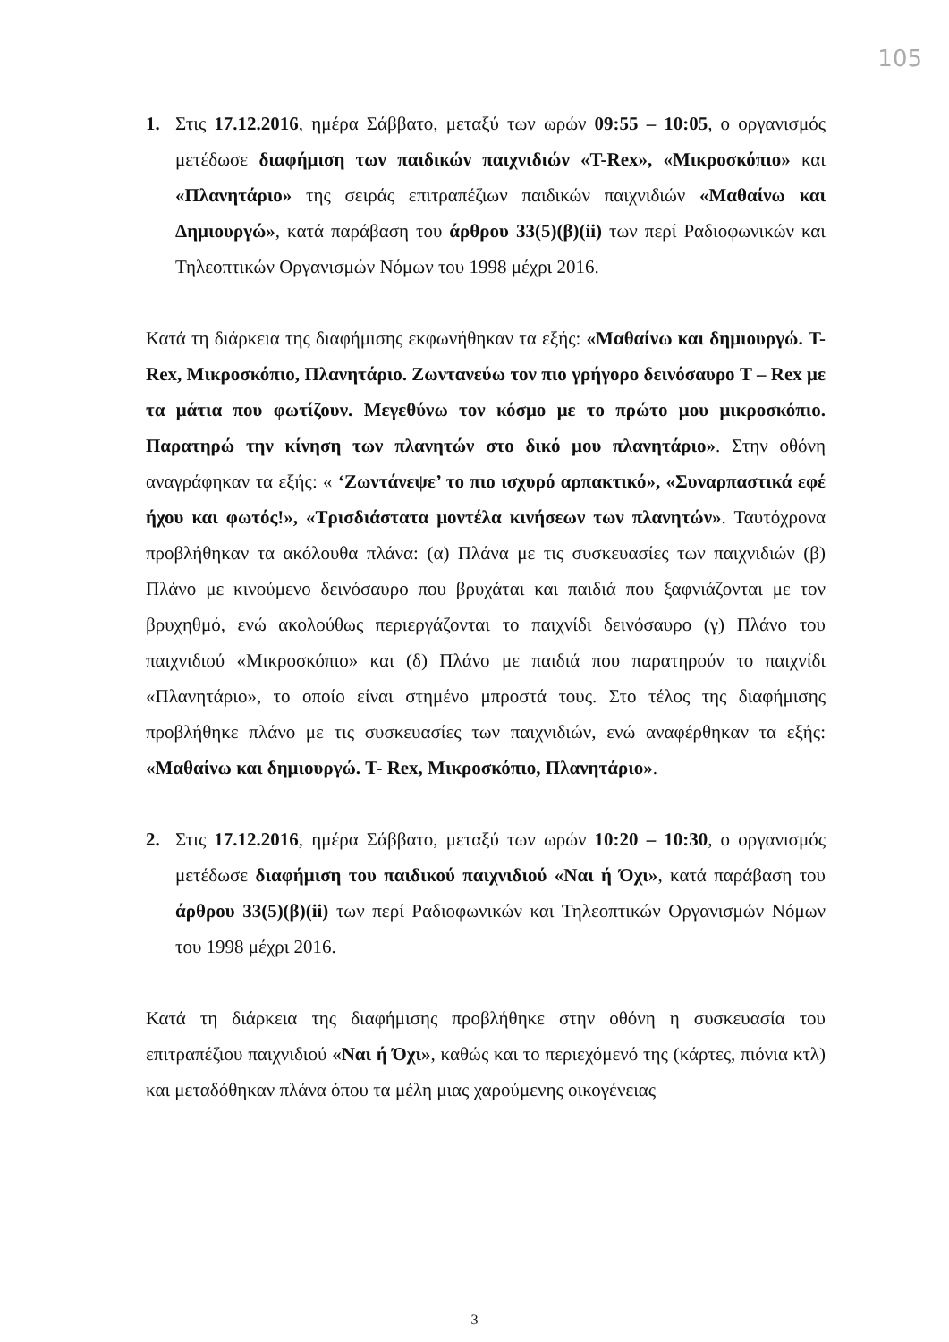105
1. Στις 17.12.2016, ημέρα Σάββατο, μεταξύ των ωρών 09:55 – 10:05, ο οργανισμός μετέδωσε διαφήμιση των παιδικών παιχνιδιών «T-Rex», «Μικροσκόπιο» και «Πλανητάριο» της σειράς επιτραπέζιων παιδικών παιχνιδιών «Μαθαίνω και Δημιουργώ», κατά παράβαση του άρθρου 33(5)(β)(ii) των περί Ραδιοφωνικών και Τηλεοπτικών Οργανισμών Νόμων του 1998 μέχρι 2016.
Κατά τη διάρκεια της διαφήμισης εκφωνήθηκαν τα εξής: «Μαθαίνω και δημιουργώ. T- Rex, Μικροσκόπιο, Πλανητάριο. Ζωντανεύω τον πιο γρήγορο δεινόσαυρο T – Rex με τα μάτια που φωτίζουν. Μεγεθύνω τον κόσμο με το πρώτο μου μικροσκόπιο. Παρατηρώ την κίνηση των πλανητών στο δικό μου πλανητάριο». Στην οθόνη αναγράφηκαν τα εξής: « ‘Ζωντάνεψε’ το πιο ισχυρό αρπακτικό», «Συναρπαστικά εφέ ήχου και φωτός!», «Τρισδιάστατα μοντέλα κινήσεων των πλανητών». Ταυτόχρονα προβλήθηκαν τα ακόλουθα πλάνα: (α) Πλάνα με τις συσκευασίες των παιχνιδιών (β) Πλάνο με κινούμενο δεινόσαυρο που βρυχάται και παιδιά που ξαφνιάζονται με τον βρυχηθμό, ενώ ακολούθως περιεργάζονται το παιχνίδι δεινόσαυρο (γ) Πλάνο του παιχνιδιού «Μικροσκόπιο» και (δ) Πλάνο με παιδιά που παρατηρούν το παιχνίδι «Πλανητάριο», το οποίο είναι στημένο μπροστά τους. Στο τέλος της διαφήμισης προβλήθηκε πλάνο με τις συσκευασίες των παιχνιδιών, ενώ αναφέρθηκαν τα εξής: «Μαθαίνω και δημιουργώ. T- Rex, Μικροσκόπιο, Πλανητάριο».
2. Στις 17.12.2016, ημέρα Σάββατο, μεταξύ των ωρών 10:20 – 10:30, ο οργανισμός μετέδωσε διαφήμιση του παιδικού παιχνιδιού «Ναι ή Όχι», κατά παράβαση του άρθρου 33(5)(β)(ii) των περί Ραδιοφωνικών και Τηλεοπτικών Οργανισμών Νόμων του 1998 μέχρι 2016.
Κατά τη διάρκεια της διαφήμισης προβλήθηκε στην οθόνη η συσκευασία του επιτραπέζιου παιχνιδιού «Ναι ή Όχι», καθώς και το περιεχόμενό της (κάρτες, πιόνια κτλ) και μεταδόθηκαν πλάνα όπου τα μέλη μιας χαρούμενης οικογένειας
3